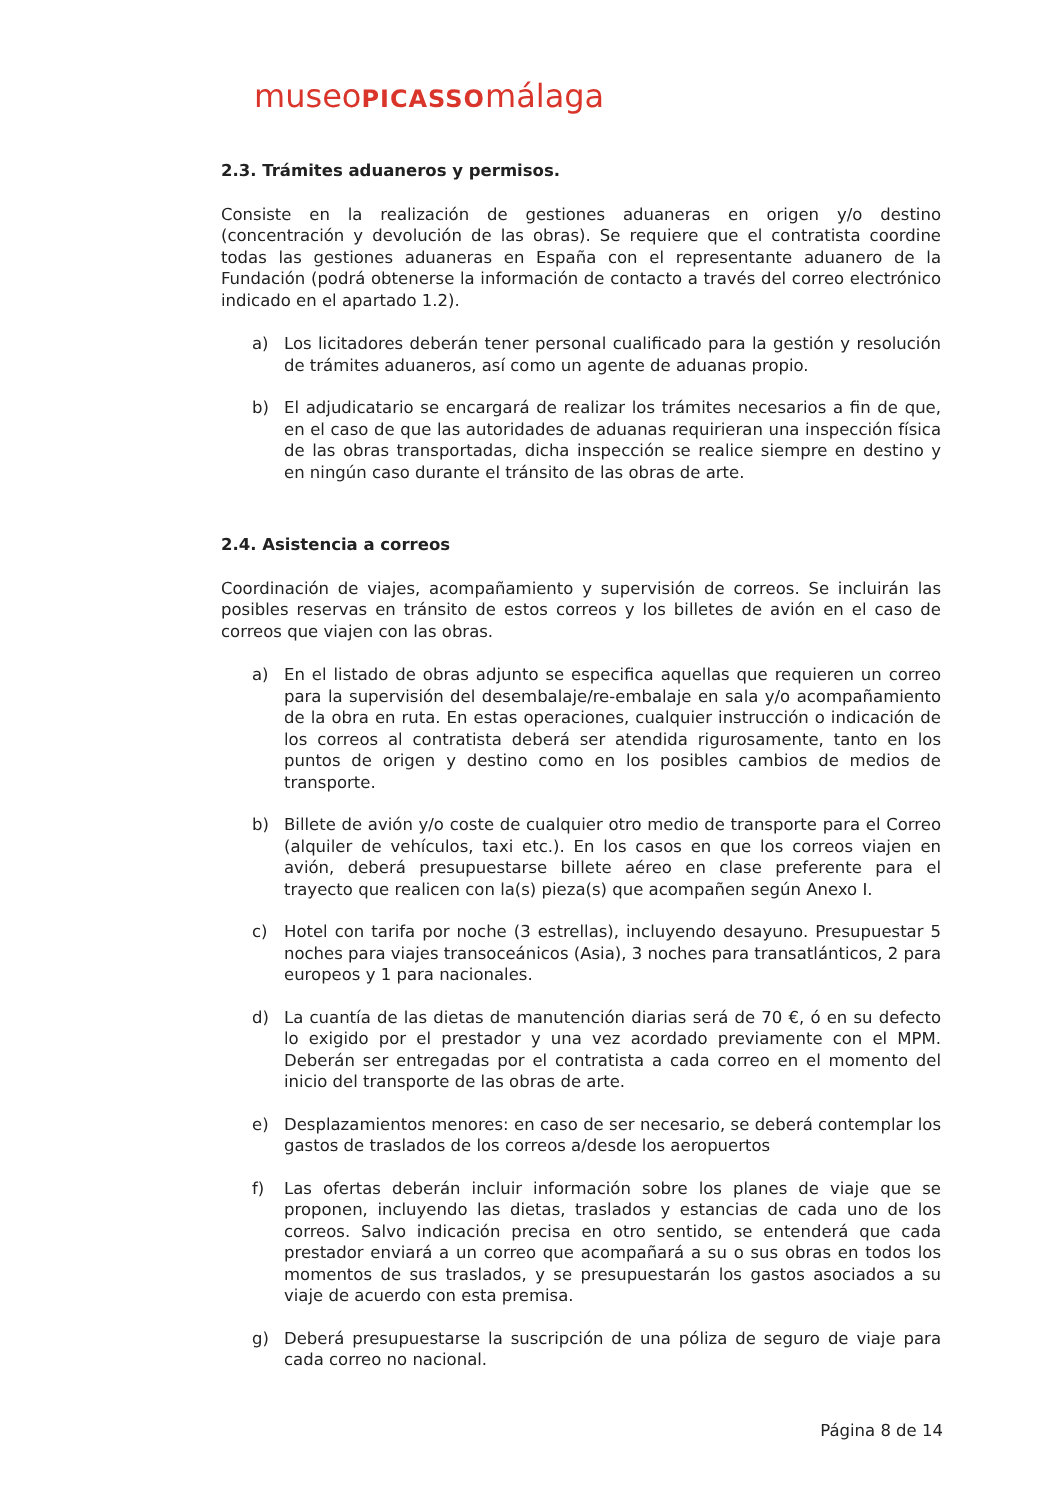museoPICASSOmálaga
2.3. Trámites aduaneros y permisos.
Consiste en la realización de gestiones aduaneras en origen y/o destino (concentración y devolución de las obras). Se requiere que el contratista coordine todas las gestiones aduaneras en España con el representante aduanero de la Fundación (podrá obtenerse la información de contacto a través del correo electrónico indicado en el apartado 1.2).
a) Los licitadores deberán tener personal cualificado para la gestión y resolución de trámites aduaneros, así como un agente de aduanas propio.
b) El adjudicatario se encargará de realizar los trámites necesarios a fin de que, en el caso de que las autoridades de aduanas requirieran una inspección física de las obras transportadas, dicha inspección se realice siempre en destino y en ningún caso durante el tránsito de las obras de arte.
2.4. Asistencia a correos
Coordinación de viajes, acompañamiento y supervisión de correos. Se incluirán las posibles reservas en tránsito de estos correos y los billetes de avión en el caso de correos que viajen con las obras.
a) En el listado de obras adjunto se especifica aquellas que requieren un correo para la supervisión del desembalaje/re-embalaje en sala y/o acompañamiento de la obra en ruta. En estas operaciones, cualquier instrucción o indicación de los correos al contratista deberá ser atendida rigurosamente, tanto en los puntos de origen y destino como en los posibles cambios de medios de transporte.
b) Billete de avión y/o coste de cualquier otro medio de transporte para el Correo (alquiler de vehículos, taxi etc.). En los casos en que los correos viajen en avión, deberá presupuestarse billete aéreo en clase preferente para el trayecto que realicen con la(s) pieza(s) que acompañen según Anexo I.
c) Hotel con tarifa por noche (3 estrellas), incluyendo desayuno. Presupuestar 5 noches para viajes transoceánicos (Asia), 3 noches para transatlánticos, 2 para europeos y 1 para nacionales.
d) La cuantía de las dietas de manutención diarias será de 70 €, ó en su defecto lo exigido por el prestador y una vez acordado previamente con el MPM. Deberán ser entregadas por el contratista a cada correo en el momento del inicio del transporte de las obras de arte.
e) Desplazamientos menores: en caso de ser necesario, se deberá contemplar los gastos de traslados de los correos a/desde los aeropuertos
f) Las ofertas deberán incluir información sobre los planes de viaje que se proponen, incluyendo las dietas, traslados y estancias de cada uno de los correos. Salvo indicación precisa en otro sentido, se entenderá que cada prestador enviará a un correo que acompañará a su o sus obras en todos los momentos de sus traslados, y se presupuestarán los gastos asociados a su viaje de acuerdo con esta premisa.
g) Deberá presupuestarse la suscripción de una póliza de seguro de viaje para cada correo no nacional.
Página 8 de 14